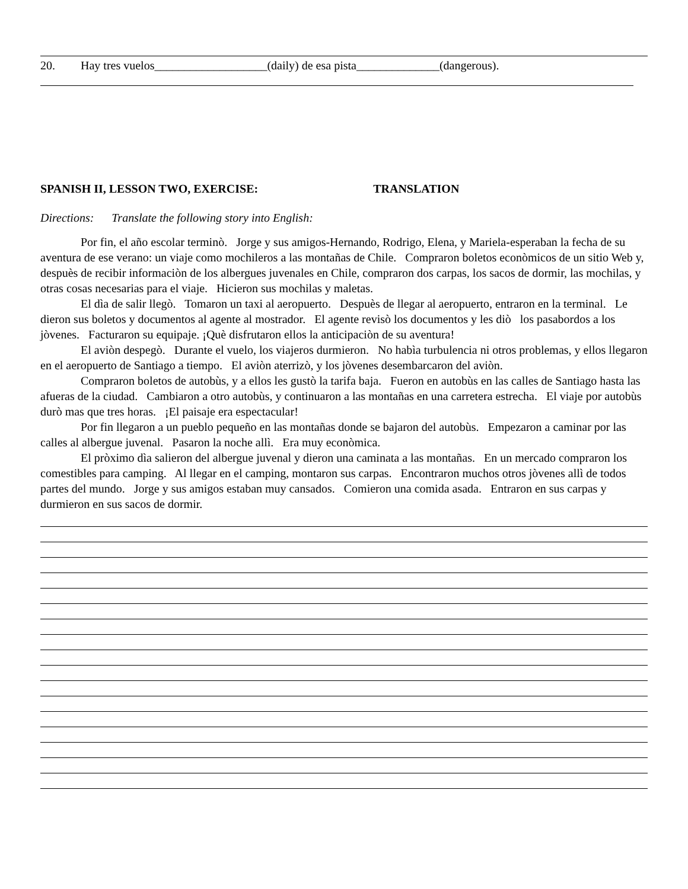20. Hay tres vuelos___________________(daily) de esa pista______________(dangerous).
SPANISH II, LESSON TWO, EXERCISE: TRANSLATION
Directions: Translate the following story into English:
Por fin, el año escolar terminò. Jorge y sus amigos-Hernando, Rodrigo, Elena, y Mariela-esperaban la fecha de su aventura de ese verano: un viaje como mochileros a las montañas de Chile. Compraron boletos econòmicos de un sitio Web y, despuès de recibir informaciòn de los albergues juvenales en Chile, compraron dos carpas, los sacos de dormir, las mochilas, y otras cosas necesarias para el viaje. Hicieron sus mochilas y maletas.
El dìa de salir llegò. Tomaron un taxi al aeropuerto. Despuès de llegar al aeropuerto, entraron en la terminal. Le dieron sus boletos y documentos al agente al mostrador. El agente revisò los documentos y les diò los pasabordos a los jòvenes. Facturaron su equipaje. ¡Què disfrutaron ellos la anticipaciòn de su aventura!
El aviòn despegò. Durante el vuelo, los viajeros durmieron. No habìa turbulencia ni otros problemas, y ellos llegaron en el aeropuerto de Santiago a tiempo. El aviòn aterrizò, y los jòvenes desembarcaron del aviòn.
Compraron boletos de autobùs, y a ellos les gustò la tarifa baja. Fueron en autobùs en las calles de Santiago hasta las afueras de la ciudad. Cambiaron a otro autobùs, y continuaron a las montañas en una carretera estrecha. El viaje por autobùs durò mas que tres horas. ¡El paisaje era espectacular!
Por fin llegaron a un pueblo pequeño en las montañas donde se bajaron del autobùs. Empezaron a caminar por las calles al albergue juvenal. Pasaron la noche allì. Era muy econòmica.
El pròximo dìa salieron del albergue juvenal y dieron una caminata a las montañas. En un mercado compraron los comestibles para camping. Al llegar en el camping, montaron sus carpas. Encontraron muchos otros jòvenes allì de todos partes del mundo. Jorge y sus amigos estaban muy cansados. Comieron una comida asada. Entraron en sus carpas y durmieron en sus sacos de dormir.